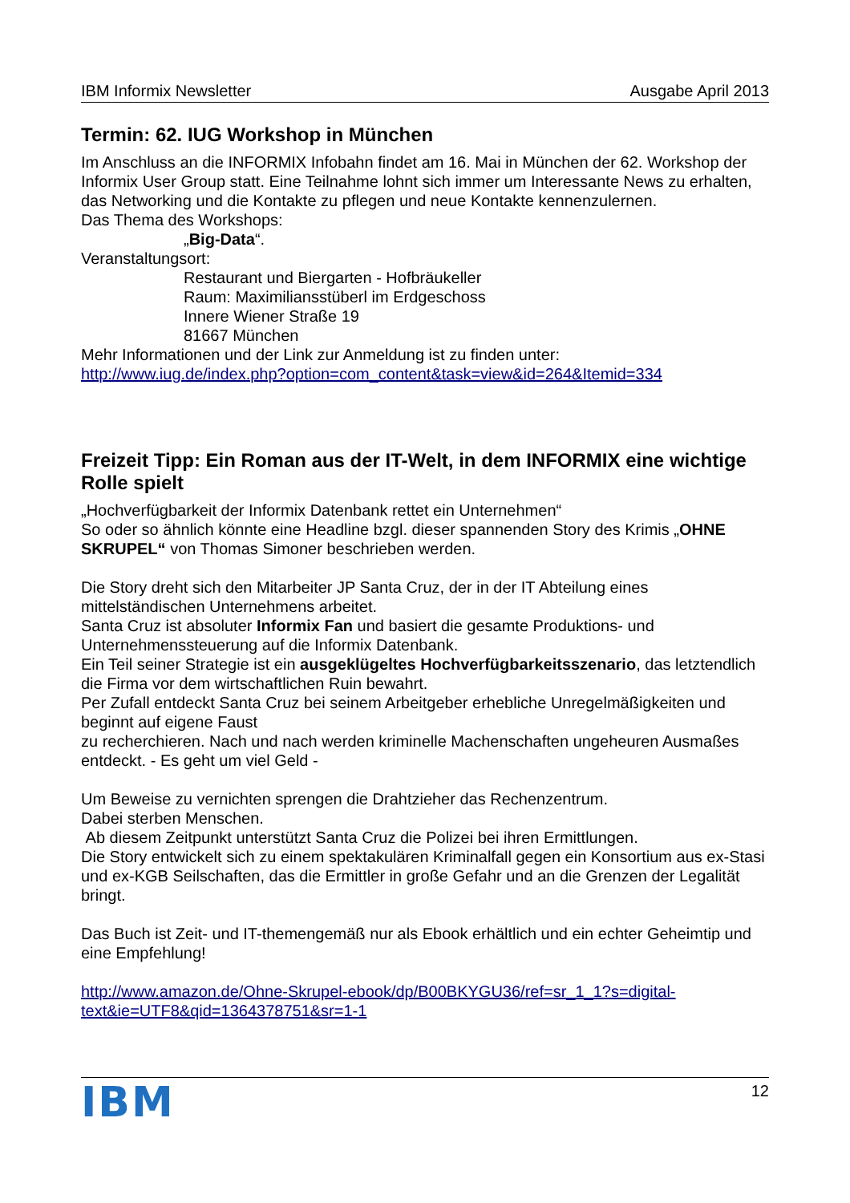IBM Informix Newsletter Ausgabe April 2013
Termin: 62. IUG Workshop in München
Im Anschluss an die INFORMIX Infobahn findet am 16. Mai in München der 62. Workshop der Informix User Group statt. Eine Teilnahme lohnt sich immer um Interessante News zu erhalten, das Networking und die Kontakte zu pflegen und neue Kontakte kennenzulernen.
Das Thema des Workshops:
„Big-Data“.
Veranstaltungsort:
Restaurant und Biergarten - Hofbräukeller
Raum: Maximiliansstüberl im Erdgeschoss
Innere Wiener Straße 19
81667 München
Mehr Informationen und der Link zur Anmeldung ist zu finden unter:
http://www.iug.de/index.php?option=com_content&task=view&id=264&Itemid=334
Freizeit Tipp: Ein Roman aus der IT-Welt, in dem INFORMIX eine wichtige Rolle spielt
„Hochverfügbarkeit der Informix Datenbank rettet ein Unternehmen“
So oder so ähnlich könnte eine Headline bzgl. dieser spannenden Story des Krimis „OHNE SKRUPEL“ von Thomas Simoner beschrieben werden.
Die Story dreht sich den Mitarbeiter JP Santa Cruz, der in der IT Abteilung eines mittelständischen Unternehmens arbeitet.
Santa Cruz ist absoluter Informix Fan und basiert die gesamte Produktions- und Unternehmenssteuerung auf die Informix Datenbank.
Ein Teil seiner Strategie ist ein ausgeklügeltes Hochverfügbarkeitsszenario, das letztendlich die Firma vor dem wirtschaftlichen Ruin bewahrt.
Per Zufall entdeckt Santa Cruz bei seinem Arbeitgeber erhebliche Unregelmäßigkeiten und beginnt auf eigene Faust
zu recherchieren. Nach und nach werden kriminelle Machenschaften ungeheuren Ausmaßes entdeckt. - Es geht um viel Geld -
Um Beweise zu vernichten sprengen die Drahtzieher das Rechenzentrum.
Dabei sterben Menschen.
Ab diesem Zeitpunkt unterstützt Santa Cruz die Polizei bei ihren Ermittlungen.
Die Story entwickelt sich zu einem spektakulären Kriminalfall gegen ein Konsortium aus ex-Stasi und ex-KGB Seilschaften, das die Ermittler in große Gefahr und an die Grenzen der Legalität bringt.
Das Buch ist Zeit- und IT-themengemäß nur als Ebook erhältlich und ein echter Geheimtip und eine Empfehlung!
http://www.amazon.de/Ohne-Skrupel-ebook/dp/B00BKYGU36/ref=sr_1_1?s=digital-text&ie=UTF8&qid=1364378751&sr=1-1
IBM 12